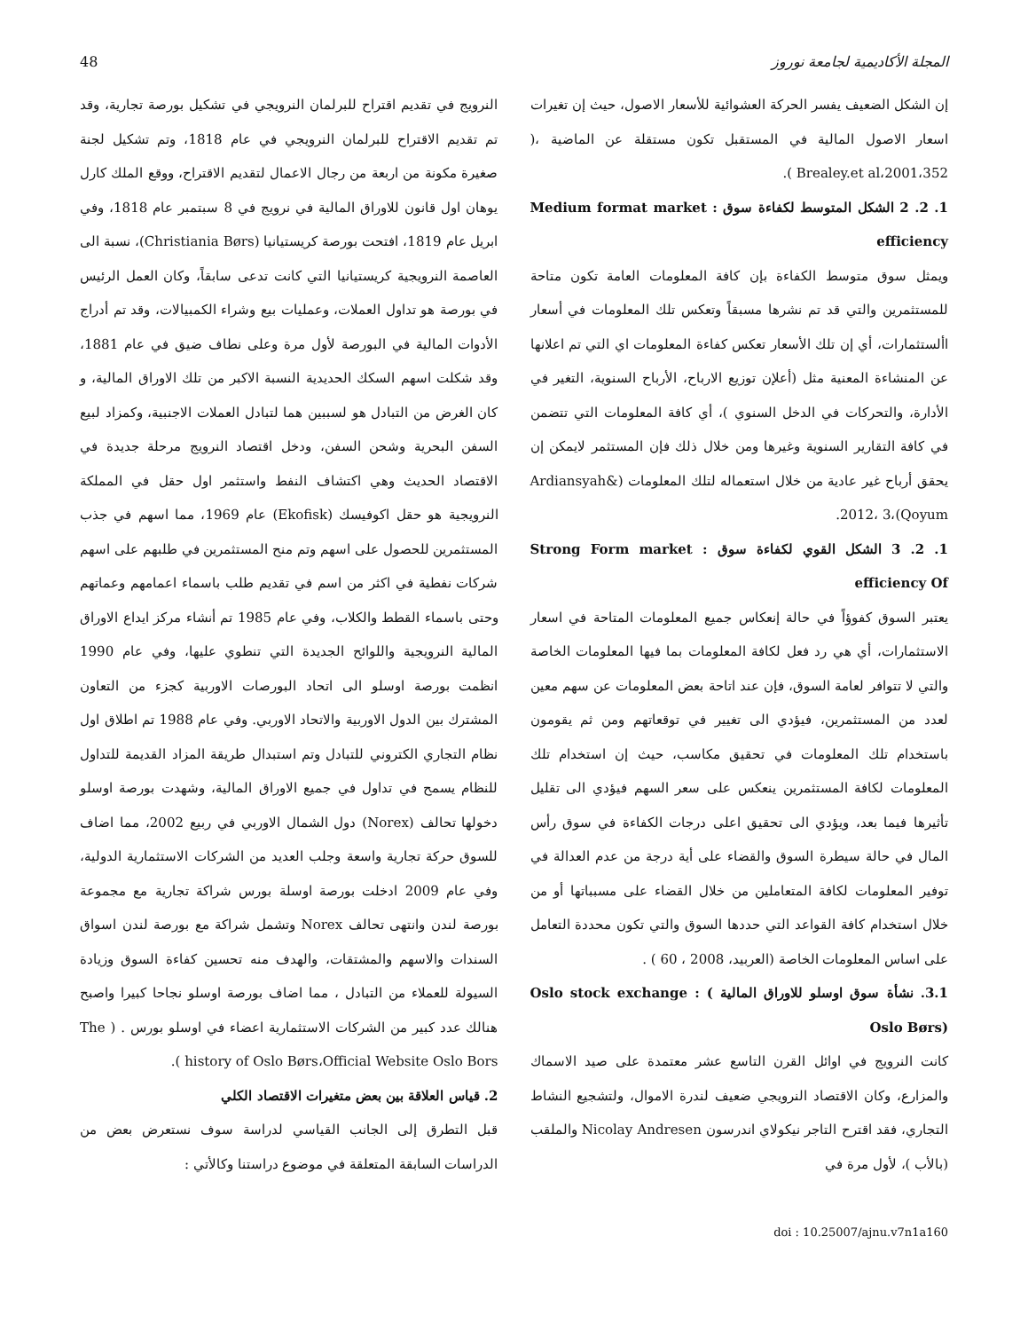48 المجلة الأكاديمية لجامعة نوروز
إن الشكل الضعيف يفسر الحركة العشوائية للأسعار الاصول، حيث إن تغيرات اسعار الاصول المالية في المستقبل تكون مستقلة عن الماضية ،( Brealey.et al،2001،352 ).
1. 2. 2 الشكل المتوسط لكفاءة سوق : Medium format market efficiency
ويمثل سوق متوسط الكفاءة بإن كافة المعلومات العامة تكون متاحة للمستثمرين والتي قد تم نشرها مسبقاً وتعكس تلك المعلومات في أسعار األستثمارات، أي إن تلك الأسعار تعكس كفاءة المعلومات اي التي تم اعلانها عن المنشاءة المعنية مثل (أعلإن توزيع الارباح، الأرباح السنوية، التغير في الأدارة، والتحركات في الدخل السنوي )، أي كافة المعلومات التي تتضمن في كافة التقارير السنوية وغيرها ومن خلال ذلك فإن المستثمر لايمكن إن يحقق أرباح غير عادية من خلال استعماله لتلك المعلومات (Ardiansyah& Qoyum)،2012، 3.
1. 2. 3 الشكل القوي لكفاءة سوق : Strong Form market efficiency Of
يعتبر السوق كفوؤاً في حالة إنعكاس جميع المعلومات المتاحة في اسعار الاستثمارات، أي هي رد فعل لكافة المعلومات بما فيها المعلومات الخاصة والتي لا تتوافر لعامة السوق، فإن عند اتاحة بعض المعلومات عن سهم معين لعدد من المستثمرين، فيؤدي الى تغيير في توقعاتهم ومن ثم يقومون باستخدام تلك المعلومات في تحقيق مكاسب، حيث إن استخدام تلك المعلومات لكافة المستثمرين ينعكس على سعر السهم فيؤدي الى تقليل تأثيرها فيما بعد، ويؤدي الى تحقيق اعلى درجات الكفاءة في سوق رأس المال في حالة سيطرة السوق والقضاء على أية درجة من عدم العدالة في توفير المعلومات لكافة المتعاملين من خلال القضاء على مسبباتها أو من خلال استخدام كافة القواعد التي حددها السوق والتي تكون محددة التعامل على اساس المعلومات الخاصة (العربيد، 2008 ، 60 ) .
3.1. نشأة سوق اوسلو للاوراق المالية Oslo stock exchange : ( Oslo Børs)
كانت النرويج في اوائل القرن التاسع عشر معتمدة على صيد الاسماك والمزارع، وكان الاقتصاد النرويجي ضعيف لندرة الاموال، ولتشجيع النشاط التجاري، فقد اقترح التاجر نيكولاي اندرسون Nicolay Andresen والملقب (بالأب )، لأول مرة في
النرويج في تقديم اقتراح للبرلمان النرويجي في تشكيل بورصة تجارية، وقد تم تقديم الاقتراح للبرلمان النرويجي في عام 1818، وتم تشكيل لجنة صغيرة مكونة من اربعة من رجال الاعمال لتقديم الاقتراح، ووقع الملك كارل يوهان اول قانون للاوراق المالية في نرويج في 8 سبتمبر عام 1818، وفي ابريل عام 1819، افتحت بورصة كريستيانيا (Christiania Børs)، نسبة الى العاصمة النرويجية كريستيانيا التي كانت تدعى سابقاً، وكان العمل الرئيس في بورصة هو تداول العملات، وعمليات بيع وشراء الكمبيالات، وقد تم أدراج الأدوات المالية في البورصة لأول مرة وعلى نطاف ضيق في عام 1881، وقد شكلت اسهم السكك الحديدية النسبة الاكبر من تلك الاوراق المالية، و كان الغرض من التبادل هو لسببين هما لتبادل العملات الاجنبية، وكمزاد لبيع السفن البحرية وشحن السفن، ودخل اقتصاد النرويج مرحلة جديدة في الاقتصاد الحديث وهي اكتشاف النفط واستثمر اول حقل في المملكة النرويجية هو حقل اكوفيسك (Ekofisk) عام 1969، مما اسهم في جذب المستثمرين للحصول على اسهم وتم منح المستثمرين في طلبهم على اسهم شركات نفطية في اكثر من اسم في تقديم طلب باسماء اعمامهم وعماتهم وحتى باسماء القطط والكلاب، وفي عام 1985 تم أنشاء مركز ايداع الاوراق المالية النرويجية واللوائح الجديدة التي تنطوي عليها، وفي عام 1990 انظمت بورصة اوسلو الى اتحاد البورصات الاوربية كجزء من التعاون المشترك بين الدول الاوربية والاتحاد الاوربي. وفي عام 1988 تم اطلاق اول نظام التجاري الكتروني للتبادل وتم استبدال طريقة المزاد القديمة للتداول للنظام يسمح في تداول في جميع الاوراق المالية، وشهدت بورصة اوسلو دخولها تحالف (Norex) دول الشمال الاوربي في ربيع 2002، مما اضاف للسوق حركة تجارية واسعة وجلب العديد من الشركات الاستثمارية الدولية، وفي عام 2009 ادخلت بورصة اوسلة بورس شراكة تجارية مع مجموعة بورصة لندن وانتهى تحالف Norex وتشمل شراكة مع بورصة لندن اسواق السندات والاسهم والمشتقات، والهدف منه تحسين كفاءة السوق وزيادة السيولة للعملاء من التبادل ، مما اضاف بورصة اوسلو نجاحا كبيرا واصبح هنالك عدد كبير من الشركات الاستثمارية اعضاء في اوسلو بورس . ( The history of Oslo Børs،Official Website Oslo Bors ).
2. قياس العلاقة بين بعض متغيرات الاقتصاد الكلي
قبل التطرق إلى الجانب القياسي لدراسة سوف نستعرض بعض من الدراسات السابقة المتعلقة في موضوع دراستنا وكالأتي :
doi : 10.25007/ajnu.v7n1a160